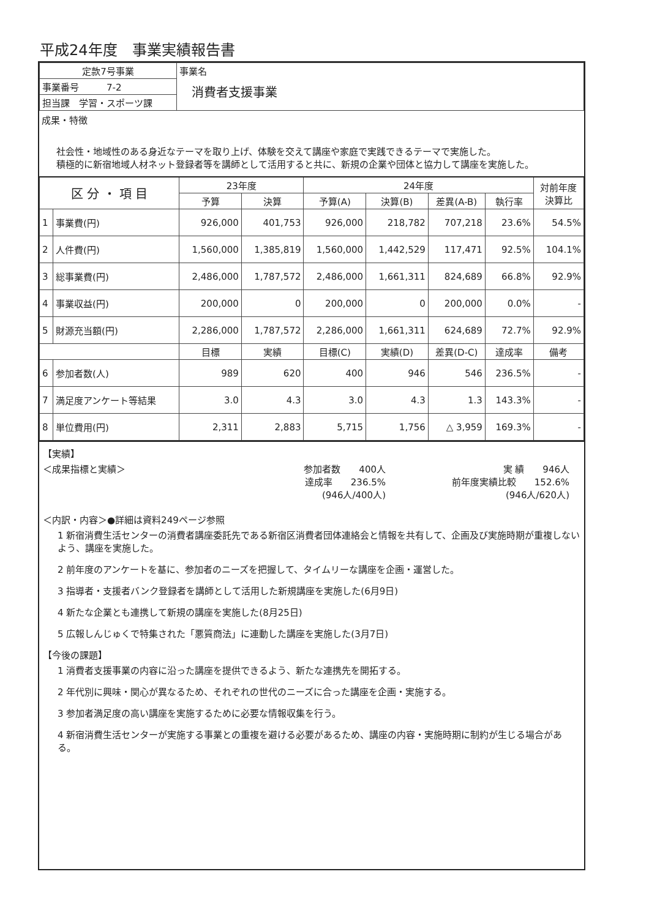平成24年度　事業実績報告書
| 定款7号事業 | 事業名 消費者支援事業 |
| 事業番号 7-2 | |
| 担当課 学習・スポーツ課 | |
成果・特徴
社会性・地域性のある身近なテーマを取り上げ、体験を交えて講座や家庭で実践できるテーマで実施した。
積極的に新宿地域人材ネット登録者等を講師として活用すると共に、新規の企業や団体と協力して講座を実施した。
| 区 分 ・ 項 目 | | 23年度 | | 24年度 | | | | 対前年度 決算比 |
| --- | --- | --- | --- | --- | --- | --- | --- | --- |
| | | 予算 | 決算 | 予算(A) | 決算(B) | 差異(A-B) | 執行率 | |
| 1 | 事業費(円) | 926,000 | 401,753 | 926,000 | 218,782 | 707,218 | 23.6% | 54.5% |
| 2 | 人件費(円) | 1,560,000 | 1,385,819 | 1,560,000 | 1,442,529 | 117,471 | 92.5% | 104.1% |
| 3 | 総事業費(円) | 2,486,000 | 1,787,572 | 2,486,000 | 1,661,311 | 824,689 | 66.8% | 92.9% |
| 4 | 事業収益(円) | 200,000 | 0 | 200,000 | 0 | 200,000 | 0.0% | - |
| 5 | 財源充当額(円) | 2,286,000 | 1,787,572 | 2,286,000 | 1,661,311 | 624,689 | 72.7% | 92.9% |
| | | 目標 | 実績 | 目標(C) | 実績(D) | 差異(D-C) | 達成率 | 備考 |
| 6 | 参加者数(人) | 989 | 620 | 400 | 946 | 546 | 236.5% | - |
| 7 | 満足度アンケート等結果 | 3.0 | 4.3 | 3.0 | 4.3 | 1.3 | 143.3% | - |
| 8 | 単位費用(円) | 2,311 | 2,883 | 5,715 | 1,756 | △ 3,959 | 169.3% | - |
【実績】
＜成果指標と実績＞ 参加者数　　400人
達成率　　236.5%
(946人/400人)
実 績　　946人
前年度実績比較　　152.6%
(946人/620人)
＜内訳・内容＞●詳細は資料249ページ参照
1 新宿消費生活センターの消費者講座委託先である新宿区消費者団体連絡会と情報を共有して、企画及び実施時期が重複しないよう、講座を実施した。
2 前年度のアンケートを基に、参加者のニーズを把握して、タイムリーな講座を企画・運営した。
3 指導者・支援者バンク登録者を講師として活用した新規講座を実施した(6月9日)
4 新たな企業とも連携して新規の講座を実施した(8月25日)
5 広報しんじゅくで特集された「悪質商法」に連動した講座を実施した(3月7日)
【今後の課題】
1 消費者支援事業の内容に沿った講座を提供できるよう、新たな連携先を開拓する。
2 年代別に興味・関心が異なるため、それぞれの世代のニーズに合った講座を企画・実施する。
3 参加者満足度の高い講座を実施するために必要な情報収集を行う。
4 新宿消費生活センターが実施する事業との重複を避ける必要があるため、講座の内容・実施時期に制約が生じる場合がある。